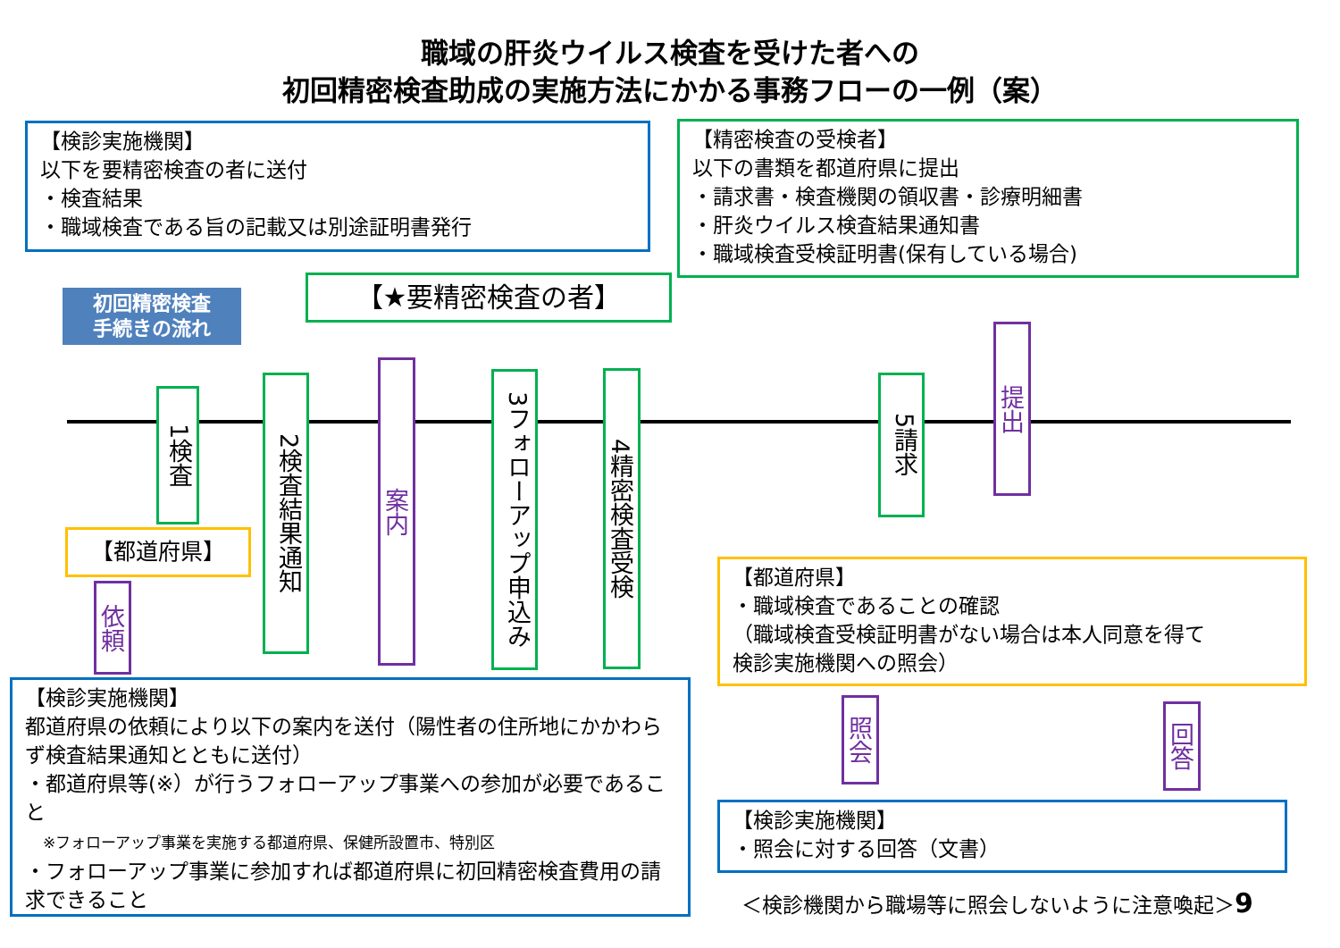職域の肝炎ウイルス検査を受けた者への
初回精密検査助成の実施方法にかかる事務フローの一例（案）
【検診実施機関】
以下を要精密検査の者に送付
・検査結果
・職域検査である旨の記載又は別途証明書発行
【精密検査の受検者】
以下の書類を都道府県に提出
・請求書・検査機関の領収書・診療明細書
・肝炎ウイルス検査結果通知書
・職域検査受検証明書(保有している場合)
初回精密検査
手続きの流れ
【★要精密検査の者】
1検査
2検査結果通知
案内
3フォローアップ申込み
4精密検査受検
5請求
提出
【都道府県】
依頼
【都道府県】
・職域検査であることの確認
（職域検査受検証明書がない場合は本人同意を得て
検診実施機関への照会）
照会
回答
【検診実施機関】
都道府県の依頼により以下の案内を送付（陽性者の住所地にかかわらず検査結果通知とともに送付）
・都道府県等(※）が行うフォローアップ事業への参加が必要であること
※フォローアップ事業を実施する都道府県、保健所設置市、特別区
・フォローアップ事業に参加すれば都道府県に初回精密検査費用の請求できること
【検診実施機関】
・照会に対する回答（文書）
＜検診機関から職場等に照会しないように注意喚起＞9